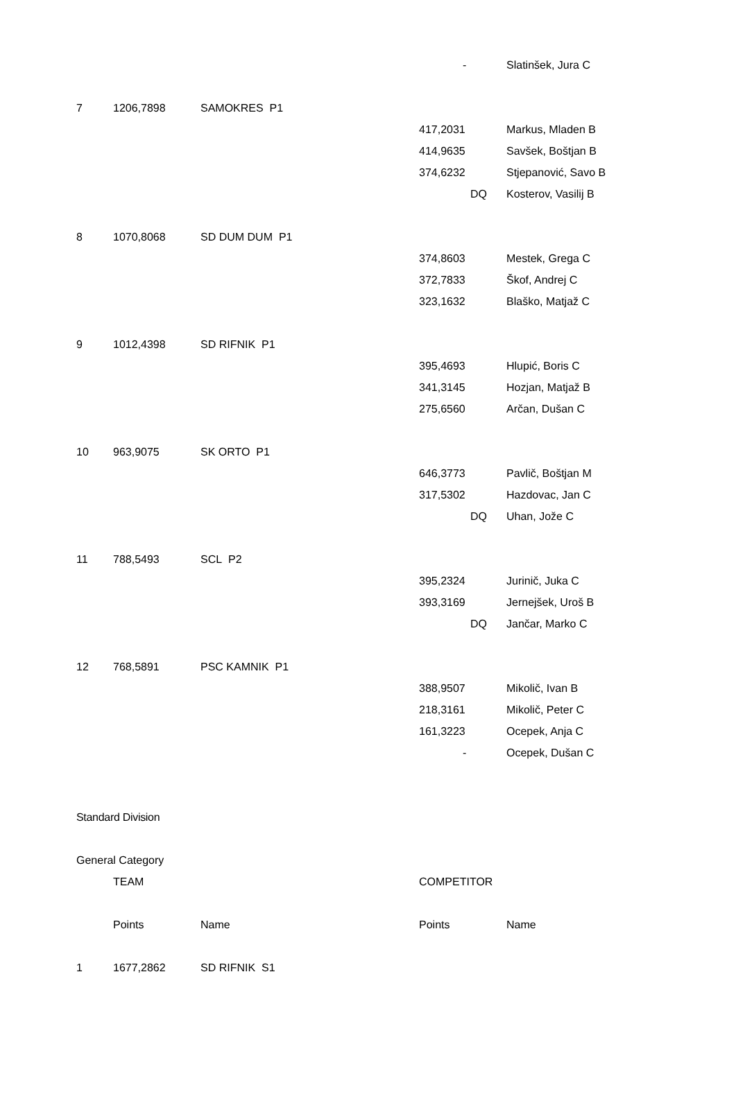| | | | - | Slatinšek, Jura C |
| 7 | 1206,7898 | SAMOKRES P1 | | |
| | | | 417,2031 | Markus, Mladen B |
| | | | 414,9635 | Savšek, Boštjan B |
| | | | 374,6232 | Stjepanović, Savo B |
| | | | DQ | Kosterov, Vasilij B |
| 8 | 1070,8068 | SD DUM DUM P1 | | |
| | | | 374,8603 | Mestek, Grega C |
| | | | 372,7833 | Škof, Andrej C |
| | | | 323,1632 | Blaško, Matjaž C |
| 9 | 1012,4398 | SD RIFNIK P1 | | |
| | | | 395,4693 | Hlupić, Boris C |
| | | | 341,3145 | Hozjan, Matjaž B |
| | | | 275,6560 | Arčan, Dušan C |
| 10 | 963,9075 | SK ORTO P1 | | |
| | | | 646,3773 | Pavlič, Boštjan M |
| | | | 317,5302 | Hazdovac, Jan C |
| | | | DQ | Uhan, Jože C |
| 11 | 788,5493 | SCL P2 | | |
| | | | 395,2324 | Jurinič, Juka C |
| | | | 393,3169 | Jernejšek, Uroš B |
| | | | DQ | Jančar, Marko C |
| 12 | 768,5891 | PSC KAMNIK P1 | | |
| | | | 388,9507 | Mikolič, Ivan B |
| | | | 218,3161 | Mikolič, Peter C |
| | | | 161,3223 | Ocepek, Anja C |
| | | | - | Ocepek, Dušan C |
| Standard Division | | | | |
| General Category | | | | |
| | TEAM | | COMPETITOR | |
| | Points | Name | Points | Name |
| 1 | 1677,2862 | SD RIFNIK S1 | | |